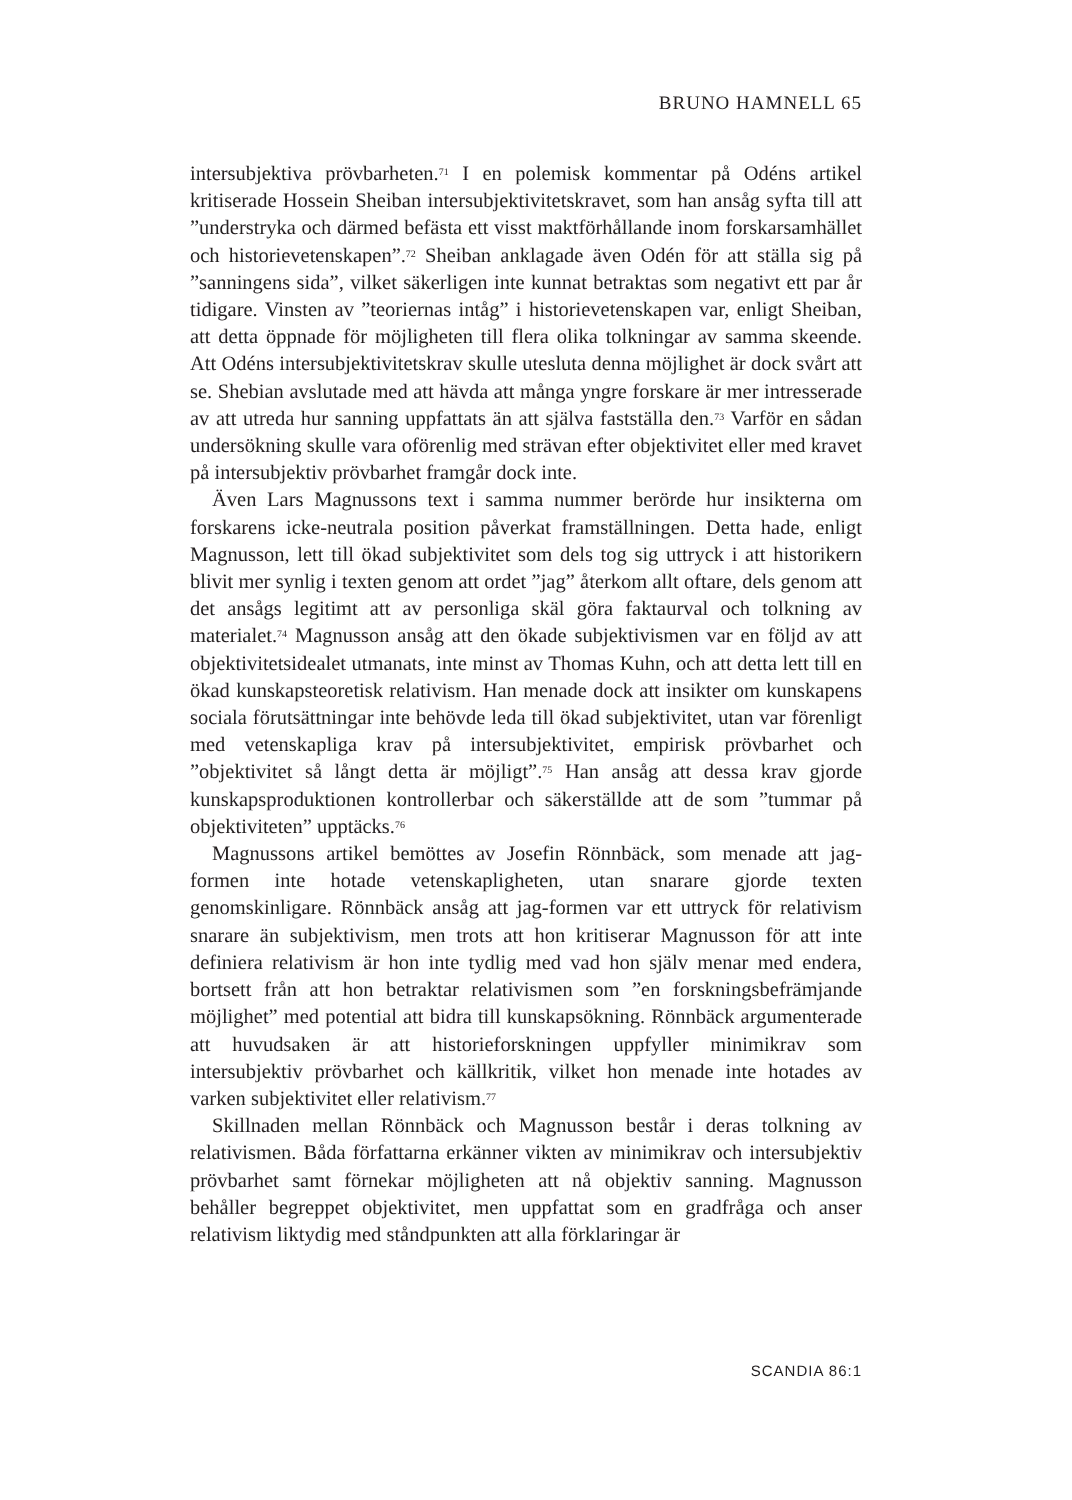BRUNO HAMNELL 65
intersubjektiva prövbarheten.<sup>71</sup> I en polemisk kommentar på Odéns artikel kritiserade Hossein Sheiban intersubjektivitetskravet, som han ansåg syfta till att ”understryka och därmed befästa ett visst maktförhållande inom forskarsamhället och historievetenskapen”.<sup>72</sup> Sheiban anklagade även Odén för att ställa sig på ”sanningens sida”, vilket säkerligen inte kunnat betraktas som negativt ett par år tidigare. Vinsten av ”teoriernas intåg” i historievetenskapen var, enligt Sheiban, att detta öppnade för möjligheten till flera olika tolkningar av samma skeende. Att Odéns intersubjektivitetskrav skulle utesluta denna möjlighet är dock svårt att se. Shebian avslutade med att hävda att många yngre forskare är mer intresserade av att utreda hur sanning uppfattats än att själva fastställa den.<sup>73</sup> Varför en sådan undersökning skulle vara oförenlig med strävan efter objektivitet eller med kravet på intersubjektiv prövbarhet framgår dock inte.
Även Lars Magnussons text i samma nummer berörde hur insikterna om forskarens icke-neutrala position påverkat framställningen. Detta hade, enligt Magnusson, lett till ökad subjektivitet som dels tog sig uttryck i att historikern blivit mer synlig i texten genom att ordet ”jag” återkom allt oftare, dels genom att det ansågs legitimt att av personliga skäl göra faktaurval och tolkning av materialet.<sup>74</sup> Magnusson ansåg att den ökade subjektivismen var en följd av att objektivitetsidealet utmanats, inte minst av Thomas Kuhn, och att detta lett till en ökad kunskapsteoretisk relativism. Han menade dock att insikter om kunskapens sociala förutsättningar inte behövde leda till ökad subjektivitet, utan var förenligt med vetenskapliga krav på intersubjektivitet, empirisk prövbarhet och ”objektivitet så långt detta är möjligt”.<sup>75</sup> Han ansåg att dessa krav gjorde kunskapsproduktionen kontrollerbar och säkerställde att de som ”tummar på objektiviteten” upptäcks.<sup>76</sup>
Magnussons artikel bemöttes av Josefin Rönnbäck, som menade att jag-formen inte hotade vetenskapligheten, utan snarare gjorde texten genomskinligare. Rönnbäck ansåg att jag-formen var ett uttryck för relativism snarare än subjektivism, men trots att hon kritiserar Magnusson för att inte definiera relativism är hon inte tydlig med vad hon själv menar med endera, bortsett från att hon betraktar relativismen som ”en forskningsbefrämjande möjlighet” med potential att bidra till kunskapsökning. Rönnbäck argumenterade att huvudsaken är att historieforskningen uppfyller minimikrav som intersubjektiv prövbarhet och källkritik, vilket hon menade inte hotades av varken subjektivitet eller relativism.<sup>77</sup>
Skillnaden mellan Rönnbäck och Magnusson består i deras tolkning av relativismen. Båda författarna erkänner vikten av minimikrav och intersubjektiv prövbarhet samt förnekar möjligheten att nå objektiv sanning. Magnusson behåller begreppet objektivitet, men uppfattat som en gradfråga och anser relativism liktydig med ståndpunkten att alla förklaringar är
SCANDIA 86:1